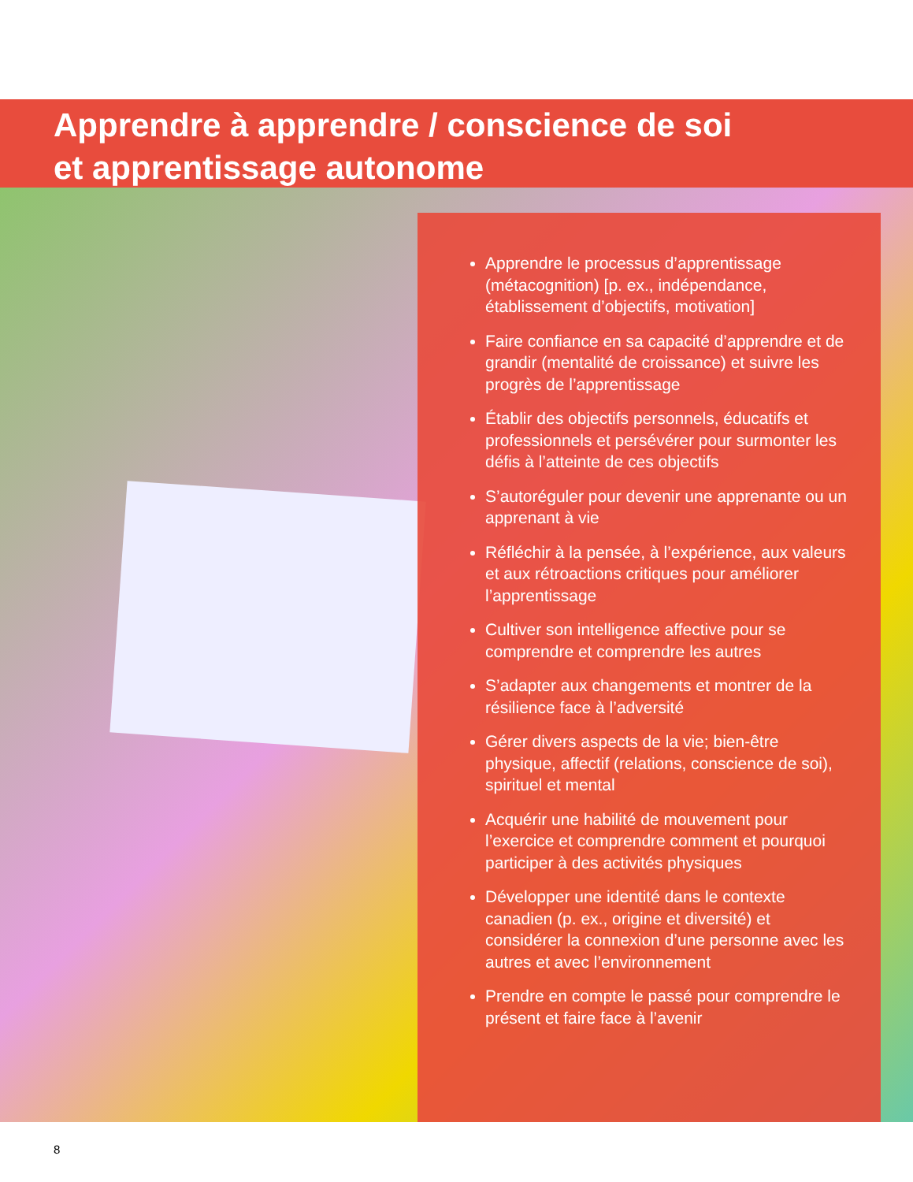Apprendre à apprendre / conscience de soi
et apprentissage autonome
Apprendre le processus d’apprentissage (métacognition) [p. ex., indépendance, établissement d’objectifs, motivation]
Faire confiance en sa capacité d’apprendre et de grandir (mentalité de croissance) et suivre les progrès de l’apprentissage
Établir des objectifs personnels, éducatifs et professionnels et persévérer pour surmonter les défis à l’atteinte de ces objectifs
S’autoréguler pour devenir une apprenante ou un apprenant à vie
Réfléchir à la pensée, à l’expérience, aux valeurs et aux rétroactions critiques pour améliorer l’apprentissage
Cultiver son intelligence affective pour se comprendre et comprendre les autres
S’adapter aux changements et montrer de la résilience face à l’adversité
Gérer divers aspects de la vie; bien-être physique, affectif (relations, conscience de soi), spirituel et mental
Acquérir une habilité de mouvement pour l’exercice et comprendre comment et pourquoi participer à des activités physiques
Développer une identité dans le contexte canadien (p. ex., origine et diversité) et considérer la connexion d’une personne avec les autres et avec l’environnement
Prendre en compte le passé pour comprendre le présent et faire face à l’avenir
8